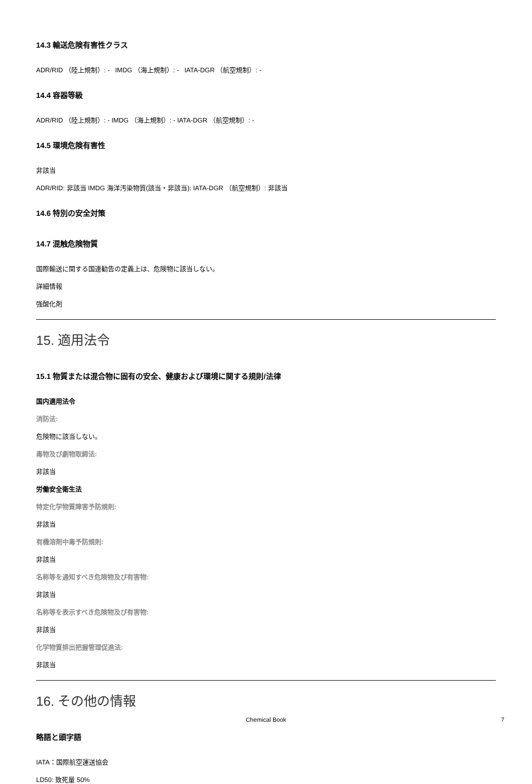14.3 輸送危険有害性クラス
ADR/RID （陸上規制）: - IMDG （海上規制）: - IATA-DGR （航空規制）: -
14.4 容器等級
ADR/RID （陸上規制）: - IMDG （海上規制）: - IATA-DGR （航空規制）: -
14.5 環境危険有害性
非該当
ADR/RID: 非該当 IMDG 海洋汚染物質(該当・非該当): IATA-DGR （航空規制）: 非該当
14.6 特別の安全対策
14.7 混触危険物質
国際輸送に関する国連勧告の定義上は、危険物に該当しない。
詳細情報
強酸化剤
15. 適用法令
15.1 物質または混合物に固有の安全、健康および環境に関する規則/法律
国内適用法令
消防法:
危険物に該当しない。
毒物及び劇物取締法:
非該当
労働安全衛生法
特定化学物質障害予防規則:
非該当
有機溶剤中毒予防規則:
非該当
名称等を通知すべき危険物及び有害物:
非該当
名称等を表示すべき危険物及び有害物:
非該当
化学物質排出把握管理促進法:
非該当
16. その他の情報
略語と頭字語
IATA：国際航空運送協会
LD50: 致死量 50%
Chemical Book 7